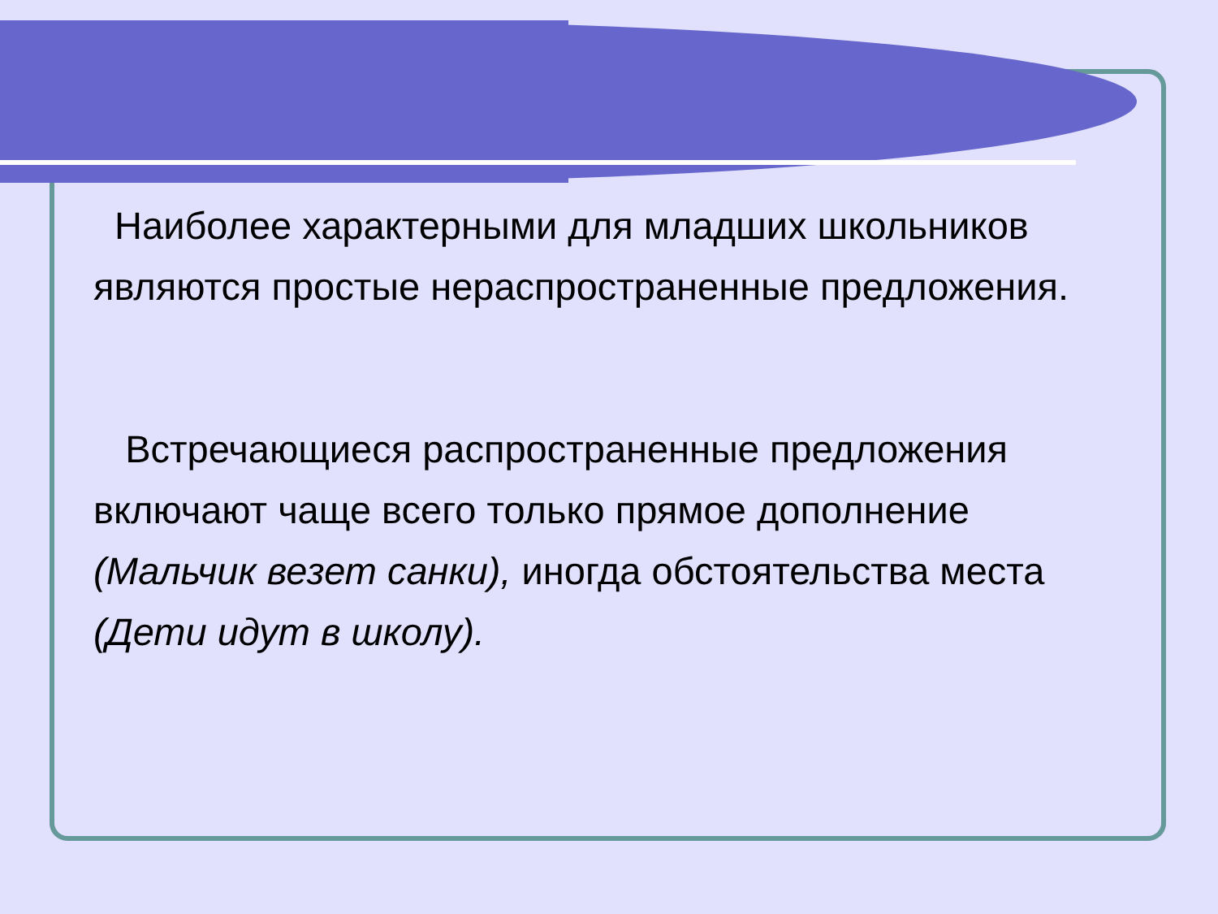Наиболее характерными для младших школьников являются простые нераспространенные предложения.
Встречающиеся распространенные предложения включают чаще всего только прямое дополнение (Мальчик везет санки), иногда обстоятельства места (Дети идут в школу).